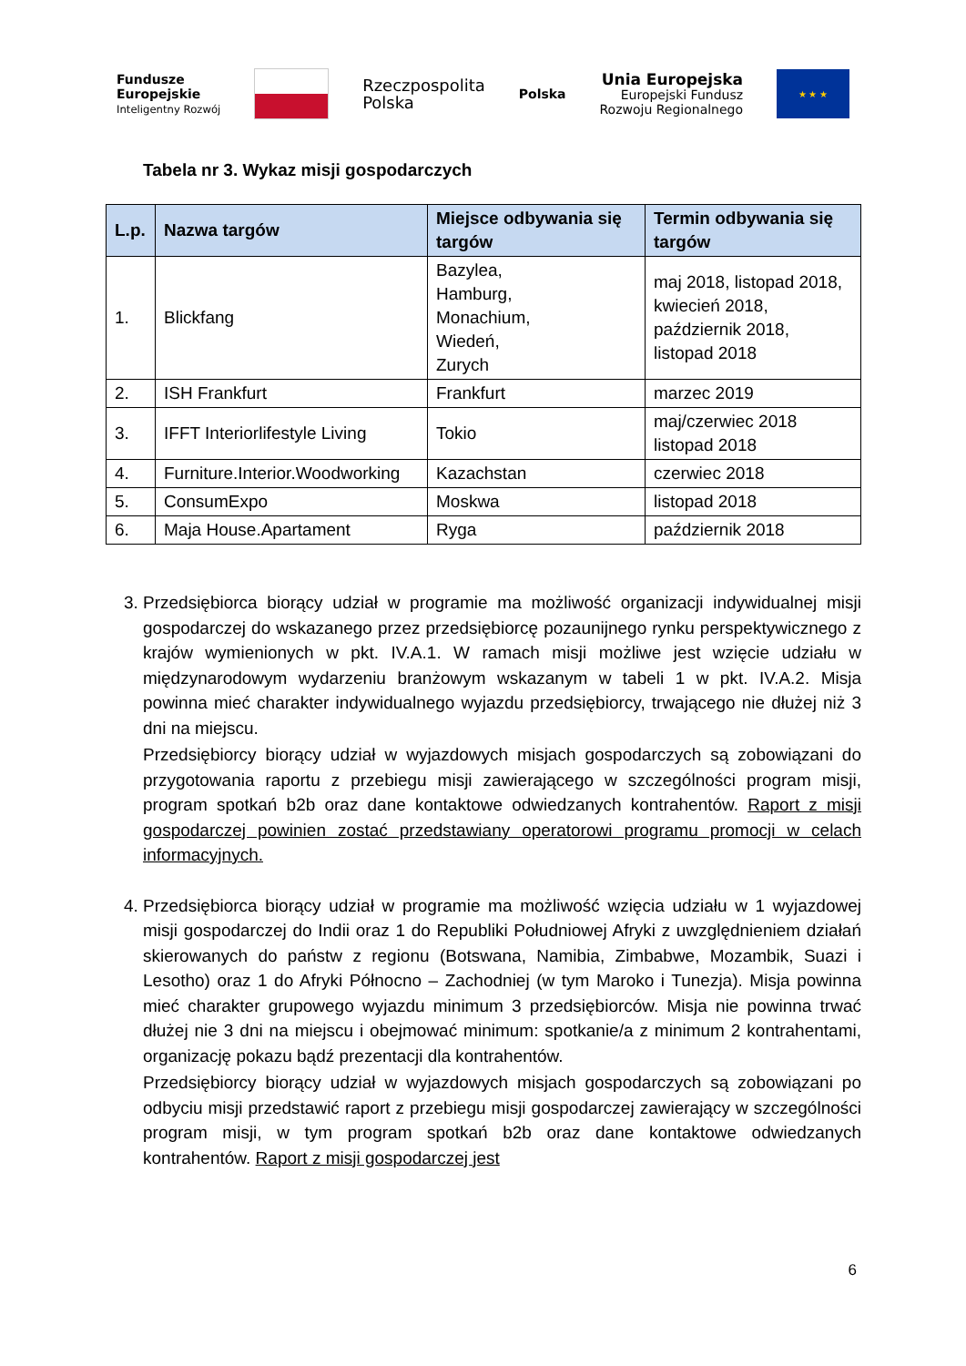Fundusze
Europejskie
Inteligentny Rozwój
Rzeczpospolita
Polska
Polska
Unia Europejska
Europejski Fundusz
Rozwoju Regionalnego
★ ★ ★
Tabela nr 3. Wykaz misji gospodarczych
| L.p. | Nazwa targów | Miejsce odbywania się targów | Termin odbywania się targów |
| --- | --- | --- | --- |
| 1. | Blickfang | Bazylea, Hamburg, Monachium, Wiedeń, Zurych | maj 2018, listopad 2018, kwiecień 2018, październik 2018, listopad 2018 |
| 2. | ISH Frankfurt | Frankfurt | marzec 2019 |
| 3. | IFFT Interiorlifestyle Living | Tokio | maj/czerwiec 2018 listopad 2018 |
| 4. | Furniture.Interior.Woodworking | Kazachstan | czerwiec 2018 |
| 5. | ConsumExpo | Moskwa | listopad 2018 |
| 6. | Maja House.Apartament | Ryga | październik 2018 |
3. Przedsiębiorca biorący udział w programie ma możliwość organizacji indywidualnej misji gospodarczej do wskazanego przez przedsiębiorcę pozaunijnego rynku perspektywicznego z krajów wymienionych w pkt. IV.A.1. W ramach misji możliwe jest wzięcie udziału w międzynarodowym wydarzeniu branżowym wskazanym w tabeli 1 w pkt. IV.A.2. Misja powinna mieć charakter indywidualnego wyjazdu przedsiębiorcy, trwającego nie dłużej niż 3 dni na miejscu.
Przedsiębiorcy biorący udział w wyjazdowych misjach gospodarczych są zobowiązani do przygotowania raportu z przebiegu misji zawierającego w szczególności program misji, program spotkań b2b oraz dane kontaktowe odwiedzanych kontrahentów. Raport z misji gospodarczej powinien zostać przedstawiany operatorowi programu promocji w celach informacyjnych.
4. Przedsiębiorca biorący udział w programie ma możliwość wzięcia udziału w 1 wyjazdowej misji gospodarczej do Indii oraz 1 do Republiki Południowej Afryki z uwzględnieniem działań skierowanych do państw z regionu (Botswana, Namibia, Zimbabwe, Mozambik, Suazi i Lesotho) oraz 1 do Afryki Północno – Zachodniej (w tym Maroko i Tunezja). Misja powinna mieć charakter grupowego wyjazdu minimum 3 przedsiębiorców. Misja nie powinna trwać dłużej nie 3 dni na miejscu i obejmować minimum: spotkanie/a z minimum 2 kontrahentami, organizację pokazu bądź prezentacji dla kontrahentów.
Przedsiębiorcy biorący udział w wyjazdowych misjach gospodarczych są zobowiązani po odbyciu misji przedstawić raport z przebiegu misji gospodarczej zawierający w szczególności program misji, w tym program spotkań b2b oraz dane kontaktowe odwiedzanych kontrahentów. Raport z misji gospodarczej jest
6